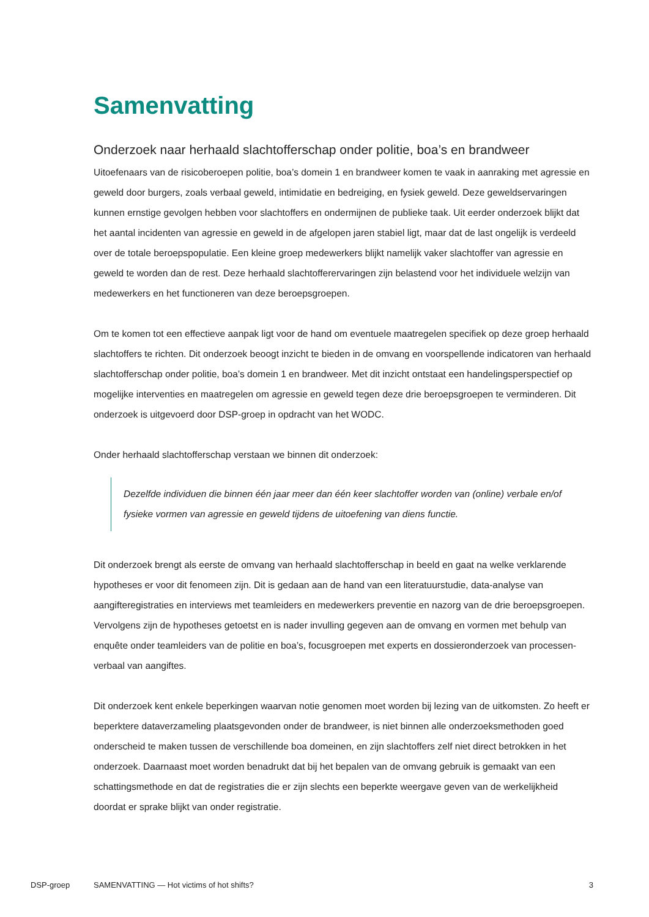Samenvatting
Onderzoek naar herhaald slachtofferschap onder politie, boa’s en brandweer
Uitoefenaars van de risicoberoepen politie, boa’s domein 1 en brandweer komen te vaak in aanraking met agressie en geweld door burgers, zoals verbaal geweld, intimidatie en bedreiging, en fysiek geweld. Deze geweldservaringen kunnen ernstige gevolgen hebben voor slachtoffers en ondermijnen de publieke taak. Uit eerder onderzoek blijkt dat het aantal incidenten van agressie en geweld in de afgelopen jaren stabiel ligt, maar dat de last ongelijk is verdeeld over de totale beroepspopulatie. Een kleine groep medewerkers blijkt namelijk vaker slachtoffer van agressie en geweld te worden dan de rest. Deze herhaald slachtofferervaringen zijn belastend voor het individuele welzijn van medewerkers en het functioneren van deze beroepsgroepen.
Om te komen tot een effectieve aanpak ligt voor de hand om eventuele maatregelen specifiek op deze groep herhaald slachtoffers te richten. Dit onderzoek beoogt inzicht te bieden in de omvang en voorspellende indicatoren van herhaald slachtofferschap onder politie, boa’s domein 1 en brandweer. Met dit inzicht ontstaat een handelingsperspectief op mogelijke interventies en maatregelen om agressie en geweld tegen deze drie beroepsgroepen te verminderen. Dit onderzoek is uitgevoerd door DSP-groep in opdracht van het WODC.
Onder herhaald slachtofferschap verstaan we binnen dit onderzoek:
Dezelfde individuen die binnen één jaar meer dan één keer slachtoffer worden van (online) verbale en/of fysieke vormen van agressie en geweld tijdens de uitoefening van diens functie.
Dit onderzoek brengt als eerste de omvang van herhaald slachtofferschap in beeld en gaat na welke verklarende hypotheses er voor dit fenomeen zijn. Dit is gedaan aan de hand van een literatuurstudie, data-analyse van aangifteregistraties en interviews met teamleiders en medewerkers preventie en nazorg van de drie beroepsgroepen. Vervolgens zijn de hypotheses getoetst en is nader invulling gegeven aan de omvang en vormen met behulp van enquête onder teamleiders van de politie en boa’s, focusgroepen met experts en dossieronderzoek van processen-verbaal van aangiftes.
Dit onderzoek kent enkele beperkingen waarvan notie genomen moet worden bij lezing van de uitkomsten. Zo heeft er beperktere dataverzameling plaatsgevonden onder de brandweer, is niet binnen alle onderzoeksmethoden goed onderscheid te maken tussen de verschillende boa domeinen, en zijn slachtoffers zelf niet direct betrokken in het onderzoek. Daarnaast moet worden benadrukt dat bij het bepalen van de omvang gebruik is gemaakt van een schattingsmethode en dat de registraties die er zijn slechts een beperkte weergave geven van de werkelijkheid doordat er sprake blijkt van onder registratie.
DSP-groep SAMENVATTING — Hot victims of hot shifts? 3